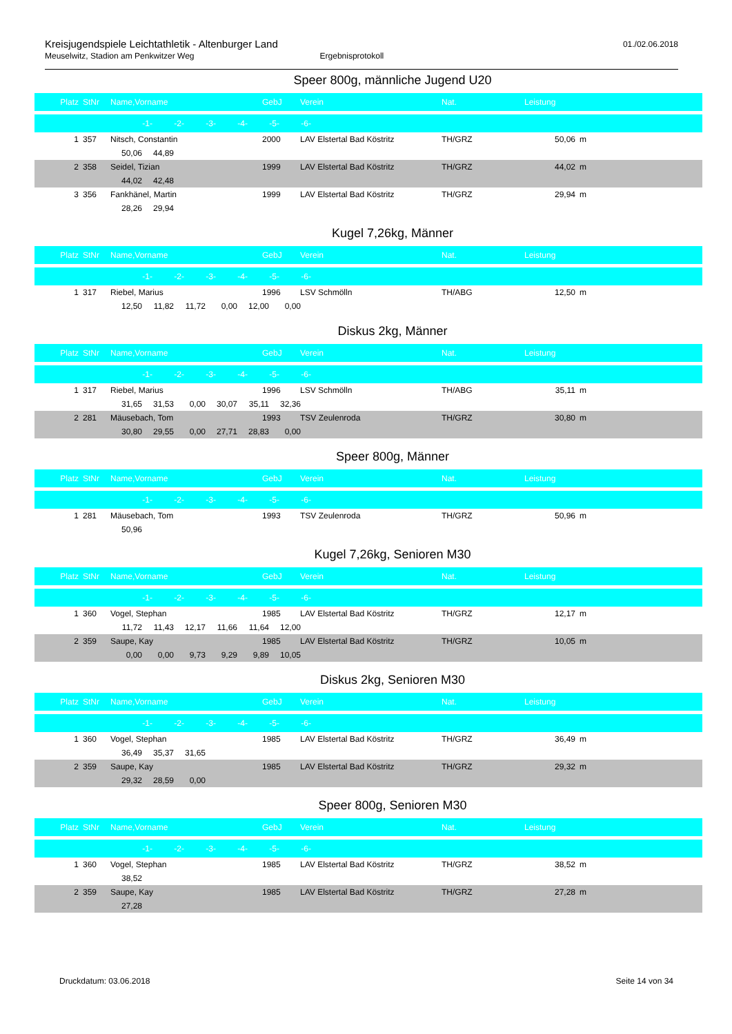Kreisjugendspiele Leichtathletik - Altenburger Land
01./02.06.2018
Meuselwitz, Stadion am Penkwitzer Weg Ergebnisprotokoll
Speer 800g, männliche Jugend U20
| Platz | StNr | Name,Vorname | GebJ | Verein | Nat. | Leistung | |
| --- | --- | --- | --- | --- | --- | --- | --- |
| -1- -2- -3- -4- -5- -6- | | | | | | | |
| 1 | 357 | Nitsch, Constantin | 2000 | LAV Elstertal Bad Köstritz | TH/GRZ | 50,06 | m |
| 50,06 44,89 | | | | | | | |
| 2 | 358 | Seidel, Tizian | 1999 | LAV Elstertal Bad Köstritz | TH/GRZ | 44,02 | m |
| 44,02 42,48 | | | | | | | |
| 3 | 356 | Fankhänel, Martin | 1999 | LAV Elstertal Bad Köstritz | TH/GRZ | 29,94 | m |
| 28,26 29,94 | | | | | | | |
Kugel 7,26kg, Männer
| Platz | StNr | Name,Vorname | GebJ | Verein | Nat. | Leistung | |
| --- | --- | --- | --- | --- | --- | --- | --- |
| -1- -2- -3- -4- -5- -6- | | | | | | | |
| 1 | 317 | Riebel, Marius | 1996 | LSV Schmölln | TH/ABG | 12,50 | m |
| 12,50 11,82 11,72 0,00 12,00 0,00 | | | | | | | |
Diskus 2kg, Männer
| Platz | StNr | Name,Vorname | GebJ | Verein | Nat. | Leistung | |
| --- | --- | --- | --- | --- | --- | --- | --- |
| -1- -2- -3- -4- -5- -6- | | | | | | | |
| 1 | 317 | Riebel, Marius | 1996 | LSV Schmölln | TH/ABG | 35,11 | m |
| 31,65 31,53 0,00 30,07 35,11 32,36 | | | | | | | |
| 2 | 281 | Mäusebach, Tom | 1993 | TSV Zeulenroda | TH/GRZ | 30,80 | m |
| 30,80 29,55 0,00 27,71 28,83 0,00 | | | | | | | |
Speer 800g, Männer
| Platz | StNr | Name,Vorname | GebJ | Verein | Nat. | Leistung | |
| --- | --- | --- | --- | --- | --- | --- | --- |
| -1- -2- -3- -4- -5- -6- | | | | | | | |
| 1 | 281 | Mäusebach, Tom | 1993 | TSV Zeulenroda | TH/GRZ | 50,96 | m |
| 50,96 | | | | | | | |
Kugel 7,26kg, Senioren M30
| Platz | StNr | Name,Vorname | GebJ | Verein | Nat. | Leistung | |
| --- | --- | --- | --- | --- | --- | --- | --- |
| -1- -2- -3- -4- -5- -6- | | | | | | | |
| 1 | 360 | Vogel, Stephan | 1985 | LAV Elstertal Bad Köstritz | TH/GRZ | 12,17 | m |
| 11,72 11,43 12,17 11,66 11,64 12,00 | | | | | | | |
| 2 | 359 | Saupe, Kay | 1985 | LAV Elstertal Bad Köstritz | TH/GRZ | 10,05 | m |
| 0,00 0,00 9,73 9,29 9,89 10,05 | | | | | | | |
Diskus 2kg, Senioren M30
| Platz | StNr | Name,Vorname | GebJ | Verein | Nat. | Leistung | |
| --- | --- | --- | --- | --- | --- | --- | --- |
| -1- -2- -3- -4- -5- -6- | | | | | | | |
| 1 | 360 | Vogel, Stephan | 1985 | LAV Elstertal Bad Köstritz | TH/GRZ | 36,49 | m |
| 36,49 35,37 31,65 | | | | | | | |
| 2 | 359 | Saupe, Kay | 1985 | LAV Elstertal Bad Köstritz | TH/GRZ | 29,32 | m |
| 29,32 28,59 0,00 | | | | | | | |
Speer 800g, Senioren M30
| Platz | StNr | Name,Vorname | GebJ | Verein | Nat. | Leistung | |
| --- | --- | --- | --- | --- | --- | --- | --- |
| -1- -2- -3- -4- -5- -6- | | | | | | | |
| 1 | 360 | Vogel, Stephan | 1985 | LAV Elstertal Bad Köstritz | TH/GRZ | 38,52 | m |
| 38,52 | | | | | | | |
| 2 | 359 | Saupe, Kay | 1985 | LAV Elstertal Bad Köstritz | TH/GRZ | 27,28 | m |
| 27,28 | | | | | | | |
Druckdatum: 03.06.2018 Seite 14 von 34